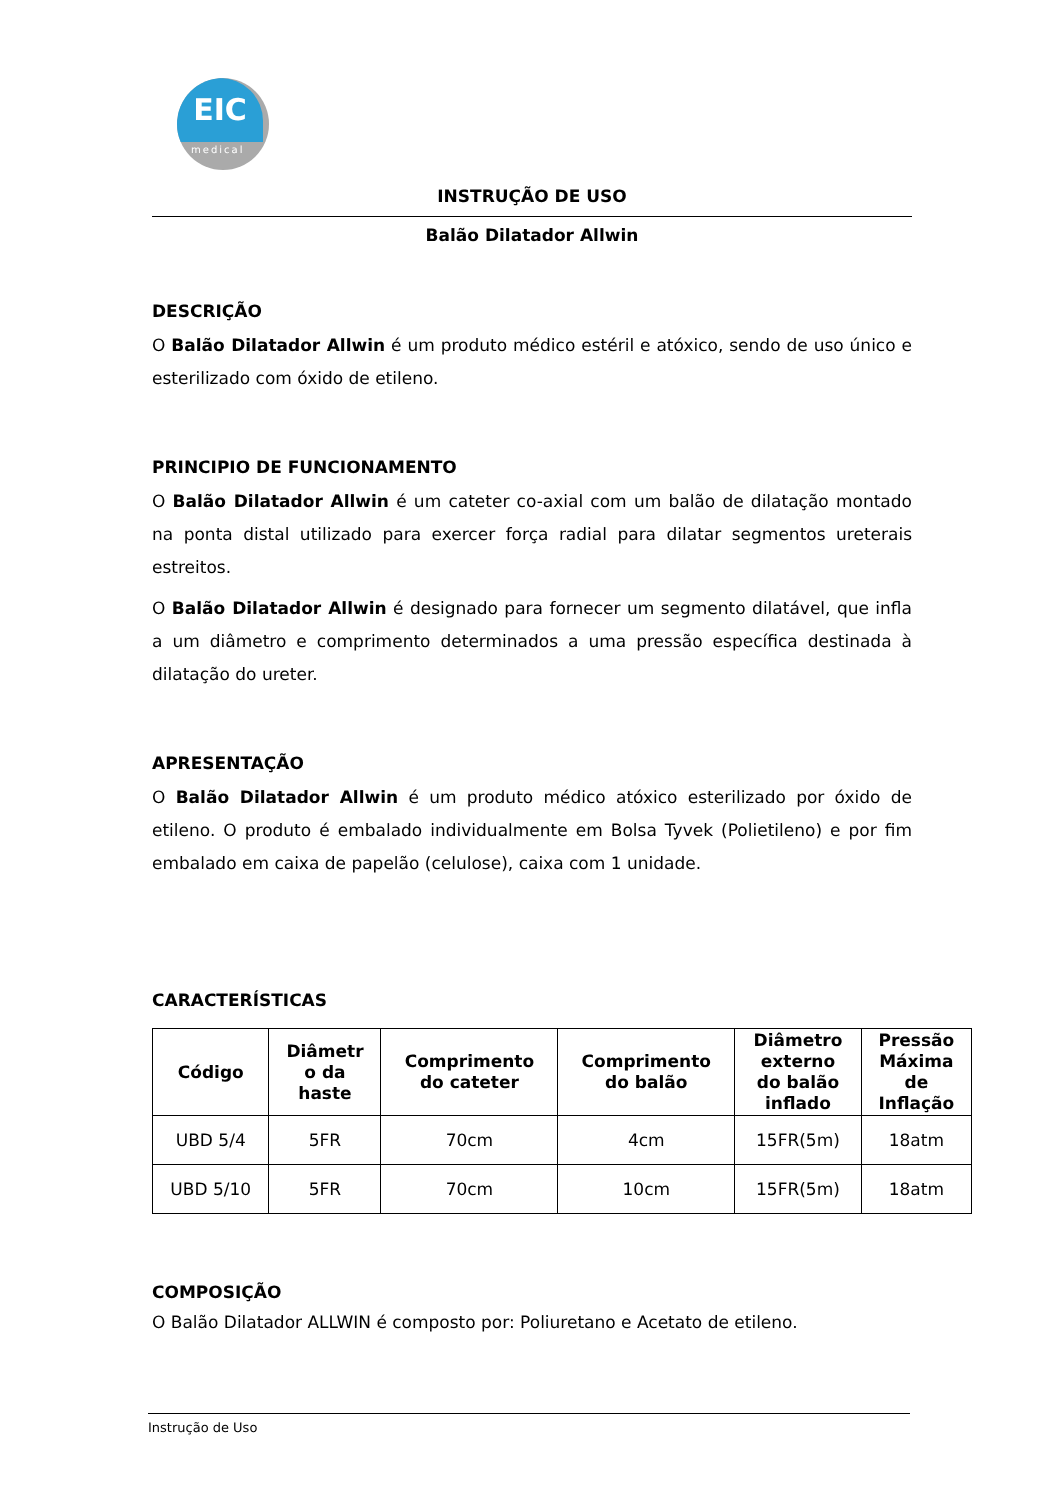EIC
medical
INSTRUÇÃO DE USO
Balão Dilatador Allwin
DESCRIÇÃO
O Balão Dilatador Allwin é um produto médico estéril e atóxico, sendo de uso único e esterilizado com óxido de etileno.
PRINCIPIO DE FUNCIONAMENTO
O Balão Dilatador Allwin é um cateter co-axial com um balão de dilatação montado na ponta distal utilizado para exercer força radial para dilatar segmentos ureterais estreitos.
O Balão Dilatador Allwin é designado para fornecer um segmento dilatável, que infla a um diâmetro e comprimento determinados a uma pressão específica destinada à dilatação do ureter.
APRESENTAÇÃO
O Balão Dilatador Allwin é um produto médico atóxico esterilizado por óxido de etileno. O produto é embalado individualmente em Bolsa Tyvek (Polietileno) e por fim embalado em caixa de papelão (celulose), caixa com 1 unidade.
CARACTERÍSTICAS
| Código | Diâmetr o da haste | Comprimento do cateter | Comprimento do balão | Diâmetro externo do balão inflado | Pressão Máxima de Inflação |
| --- | --- | --- | --- | --- | --- |
| UBD 5/4 | 5FR | 70cm | 4cm | 15FR(5m) | 18atm |
| UBD 5/10 | 5FR | 70cm | 10cm | 15FR(5m) | 18atm |
COMPOSIÇÃO
O Balão Dilatador ALLWIN é composto por: Poliuretano e Acetato de etileno.
Instrução de Uso